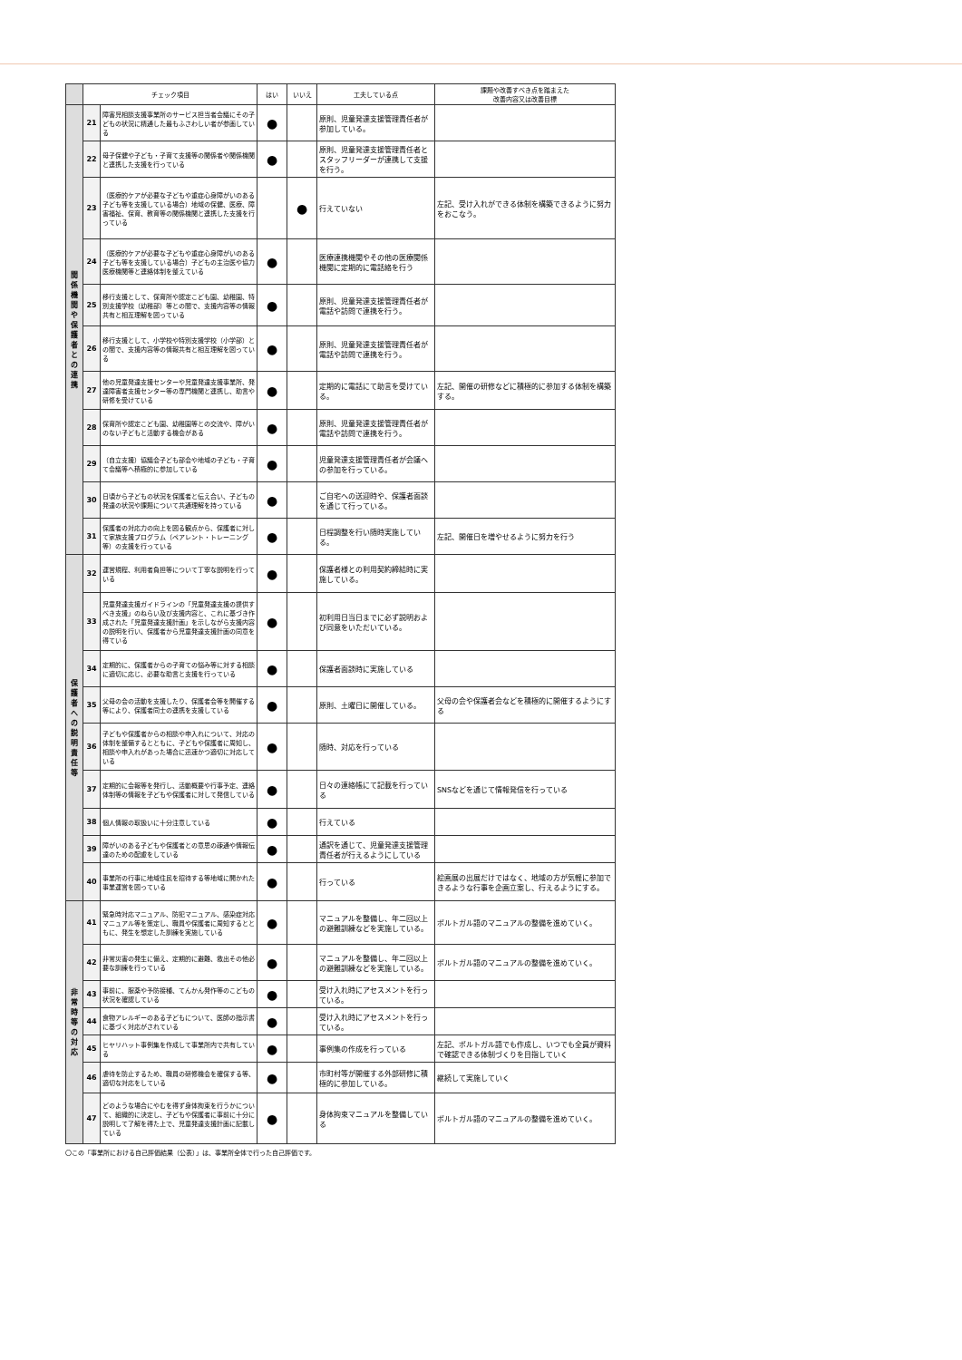| | チェック項目 | | はい | いいえ | 工夫している点 | 課題や改善すべき点を踏まえた 改善内容又は改善目標 |
| --- | --- | --- | --- | --- | --- | --- |
| 関 係 機 関 や 保 護 者 と の 連 携 | 21 | 障害児相談支援事業所のサービス担当者会議にその子どもの状況に精通した最もふさわしい者が参画している | ● | | 原則、児童発達支援管理責任者が参加している。 | |
| | 22 | 母子保健や子ども・子育て支援等の関係者や関係機関と連携した支援を行っている | ● | | 原則、児童発達支援管理責任者とスタッフリーダーが連携して支援を行う。 | |
| | 23 | （医療的ケアが必要な子どもや重症心身障がいのある子ども等を支援している場合）地域の保健、医療、障害福祉、保育、教育等の関係機関と連携した支援を行っている | | ● | 行えていない | 左記、受け入れができる体制を構築できるように努力をおこなう。 |
| | 24 | （医療的ケアが必要な子どもや重症心身障がいのある子ども等を支援している場合）子どもの主治医や協力医療機関等と連絡体制を整えている | ● | | 医療連携機関やその他の医療関係機関に定期的に電話絡を行う | |
| | 25 | 移行支援として、保育所や認定こども園、幼稚園、特別支援学校（幼稚部）等との間で、支援内容等の情報共有と相互理解を図っている | ● | | 原則、児童発達支援管理責任者が電話や訪問で連携を行う。 | |
| | 26 | 移行支援として、小学校や特別支援学校（小学部）との間で、支援内容等の情報共有と相互理解を図っている | ● | | 原則、児童発達支援管理責任者が電話や訪問で連携を行う。 | |
| | 27 | 他の児童発達支援センターや児童発達支援事業所、発達障害者支援センター等の専門機関と連携し、助言や研修を受けている | ● | | 定期的に電話にて助言を受けている。 | 左記、開催の研修などに積極的に参加する体制を構築する。 |
| | 28 | 保育所や認定こども園、幼稚園等との交流や、障がいのない子どもと活動する機会がある | ● | | 原則、児童発達支援管理責任者が電話や訪問で連携を行う。 | |
| | 29 | （自立支援）協議会子ども部会や地域の子ども・子育て会議等へ積極的に参加している | ● | | 児童発達支援管理責任者が会議への参加を行っている。 | |
| | 30 | 日頃から子どもの状況を保護者と伝え合い、子どもの発達の状況や課題について共通理解を持っている | ● | | ご自宅への送迎時や、保護者面談を通じて行っている。 | |
| | 31 | 保護者の対応力の向上を図る観点から、保護者に対して家族支援プログラム（ペアレント・トレーニング等）の支援を行っている | ● | | 日程調整を行い随時実施している。 | 左記、開催日を増やせるように努力を行う |
| 保 護 者 へ の 説 明 責 任 等 | 32 | 運営規程、利用者負担等について丁寧な説明を行っている | ● | | 保護者様との利用契約締結時に実施している。 | |
| | 33 | 児童発達支援ガイドラインの「児童発達支援の提供すべき支援」のねらい及び支援内容と、これに基づき作成された「児童発達支援計画」を示しながら支援内容の説明を行い、保護者から児童発達支援計画の同意を得ている | ● | | 初利用日当日までに必ず説明および同意をいただいている。 | |
| | 34 | 定期的に、保護者からの子育ての悩み等に対する相談に適切に応じ、必要な助言と支援を行っている | ● | | 保護者面談時に実施している | |
| | 35 | 父母の会の活動を支援したり、保護者会等を開催する等により、保護者同士の連携を支援している | ● | | 原則、土曜日に開催している。 | 父母の会や保護者会などを積極的に開催するようにする |
| | 36 | 子どもや保護者からの相談や申入れについて、対応の体制を整備するとともに、子どもや保護者に周知し、相談や申入れがあった場合に迅速かつ適切に対応している | ● | | 随時、対応を行っている | |
| | 37 | 定期的に会報等を発行し、活動概要や行事予定、連絡体制等の情報を子どもや保護者に対して発信している | ● | | 日々の連絡帳にて記載を行っている | SNSなどを通じて情報発信を行っている |
| | 38 | 個人情報の取扱いに十分注意している | ● | | 行えている | |
| | 39 | 障がいのある子どもや保護者との意思の疎通や情報伝達のための配慮をしている | ● | | 通訳を通じて、児童発達支援管理責任者が行えるようにしている | |
| | 40 | 事業所の行事に地域住民を招待する等地域に開かれた事業運営を図っている | ● | | 行っている | 絵画展の出展だけではなく、地域の方が気軽に参加できるような行事を企画立案し、行えるようにする。 |
| 非 常 時 等 の 対 応 | 41 | 緊急時対応マニュアル、防犯マニュアル、感染症対応マニュアル等を策定し、職員や保護者に周知するとともに、発生を想定した訓練を実施している | ● | | マニュアルを整備し、年二回以上の避難訓練などを実施している。 | ポルトガル語のマニュアルの整備を進めていく。 |
| | 42 | 非常災害の発生に備え、定期的に避難、救出その他必要な訓練を行っている | ● | | マニュアルを整備し、年二回以上の避難訓練などを実施している。 | ポルトガル語のマニュアルの整備を進めていく。 |
| | 43 | 事前に、服薬や予防接種、てんかん発作等のこどもの状況を確認している | ● | | 受け入れ時にアセスメントを行っている。 | |
| | 44 | 食物アレルギーのある子どもについて、医師の指示書に基づく対応がされている | ● | | 受け入れ時にアセスメントを行っている。 | |
| | 45 | ヒヤリハット事例集を作成して事業所内で共有している | ● | | 事例集の作成を行っている | 左記、ポルトガル語でも作成し、いつでも全員が資料で確認できる体制づくりを目指していく |
| | 46 | 虐待を防止するため、職員の研修機会を確保する等、適切な対応をしている | ● | | 市町村等が開催する外部研修に積極的に参加している。 | 継続して実施していく |
| | 47 | どのような場合にやむを得ず身体拘束を行うかについて、組織的に決定し、子どもや保護者に事前に十分に説明して了解を得た上で、児童発達支援計画に記載している | ● | | 身体拘束マニュアルを整備している | ポルトガル語のマニュアルの整備を進めていく。 |
〇この「事業所における自己評価結果（公表）」は、事業所全体で行った自己評価です。